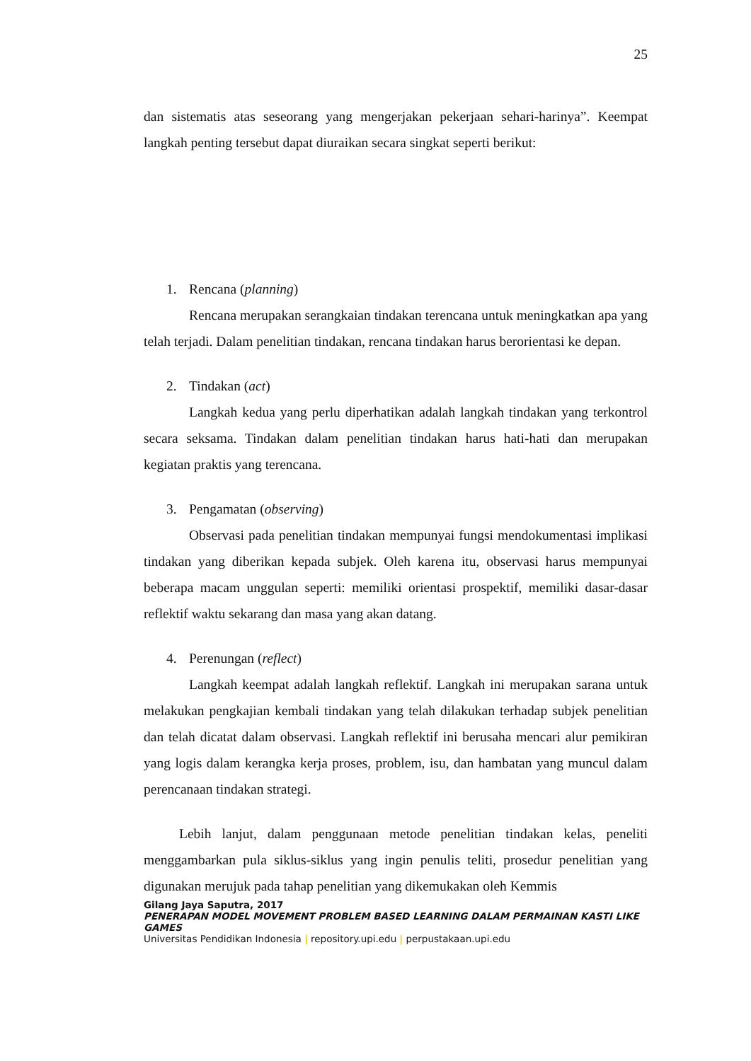25
dan sistematis atas seseorang yang mengerjakan pekerjaan sehari-harinya”. Keempat langkah penting tersebut dapat diuraikan secara singkat seperti berikut:
1. Rencana (planning)
Rencana merupakan serangkaian tindakan terencana untuk meningkatkan apa yang telah terjadi. Dalam penelitian tindakan, rencana tindakan harus berorientasi ke depan.
2. Tindakan (act)
Langkah kedua yang perlu diperhatikan adalah langkah tindakan yang terkontrol secara seksama. Tindakan dalam penelitian tindakan harus hati-hati dan merupakan kegiatan praktis yang terencana.
3. Pengamatan (observing)
Observasi pada penelitian tindakan mempunyai fungsi mendokumentasi implikasi tindakan yang diberikan kepada subjek. Oleh karena itu, observasi harus mempunyai beberapa macam unggulan seperti: memiliki orientasi prospektif, memiliki dasar-dasar reflektif waktu sekarang dan masa yang akan datang.
4. Perenungan (reflect)
Langkah keempat adalah langkah reflektif. Langkah ini merupakan sarana untuk melakukan pengkajian kembali tindakan yang telah dilakukan terhadap subjek penelitian dan telah dicatat dalam observasi. Langkah reflektif ini berusaha mencari alur pemikiran yang logis dalam kerangka kerja proses, problem, isu, dan hambatan yang muncul dalam perencanaan tindakan strategi.
Lebih lanjut, dalam penggunaan metode penelitian tindakan kelas, peneliti menggambarkan pula siklus-siklus yang ingin penulis teliti, prosedur penelitian yang digunakan merujuk pada tahap penelitian yang dikemukakan oleh Kemmis
Gilang Jaya Saputra, 2017
PENERAPAN MODEL MOVEMENT PROBLEM BASED LEARNING DALAM PERMAINAN KASTI LIKE GAMES
Universitas Pendidikan Indonesia | repository.upi.edu | perpustakaan.upi.edu